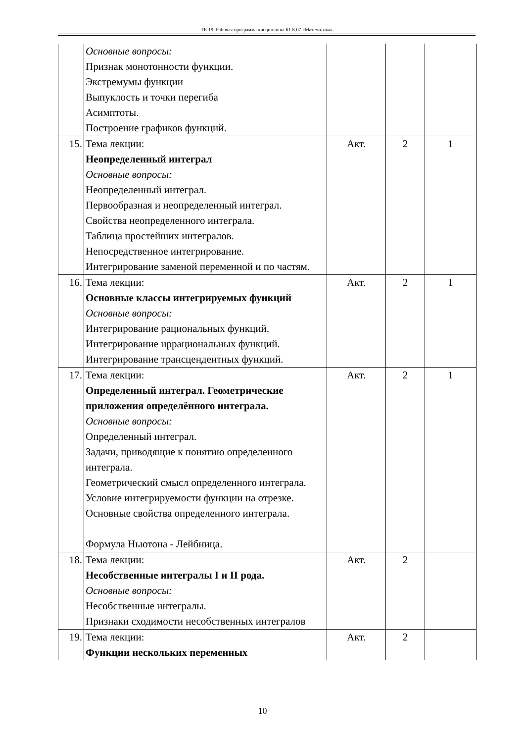ТБ-19: Рабочая программа дисциплины Б1.Б.07 «Математика»
| | Основные вопросы: Признак монотонности функции. Экстремумы функции Выпуклость и точки перегиба Асимптоты. Построение графиков функций. | | | |
| 15. | Тема лекции: Неопределенный интеграл Основные вопросы: Неопределенный интеграл. Первообразная и неопределенный интеграл. Свойства неопределенного интеграла. Таблица простейших интегралов. Непосредственное интегрирование. Интегрирование заменой переменной и по частям. | Акт. | 2 | 1 |
| 16. | Тема лекции: Основные классы интегрируемых функций Основные вопросы: Интегрирование рациональных функций. Интегрирование иррациональных функций. Интегрирование трансцендентных функций. | Акт. | 2 | 1 |
| 17. | Тема лекции: Определенный интеграл. Геометрические приложения определённого интеграла. Основные вопросы: Определенный интеграл. Задачи, приводящие к понятию определенного интеграла. Геометрический смысл определенного интеграла. Условие интегрируемости функции на отрезке. Основные свойства определенного интеграла. Формула Ньютона - Лейбница. | Акт. | 2 | 1 |
| 18. | Тема лекции: Несобственные интегралы I и II рода. Основные вопросы: Несобственные интегралы. Признаки сходимости несобственных интегралов | Акт. | 2 | |
| 19. | Тема лекции: Функции нескольких переменных | Акт. | 2 | |
10